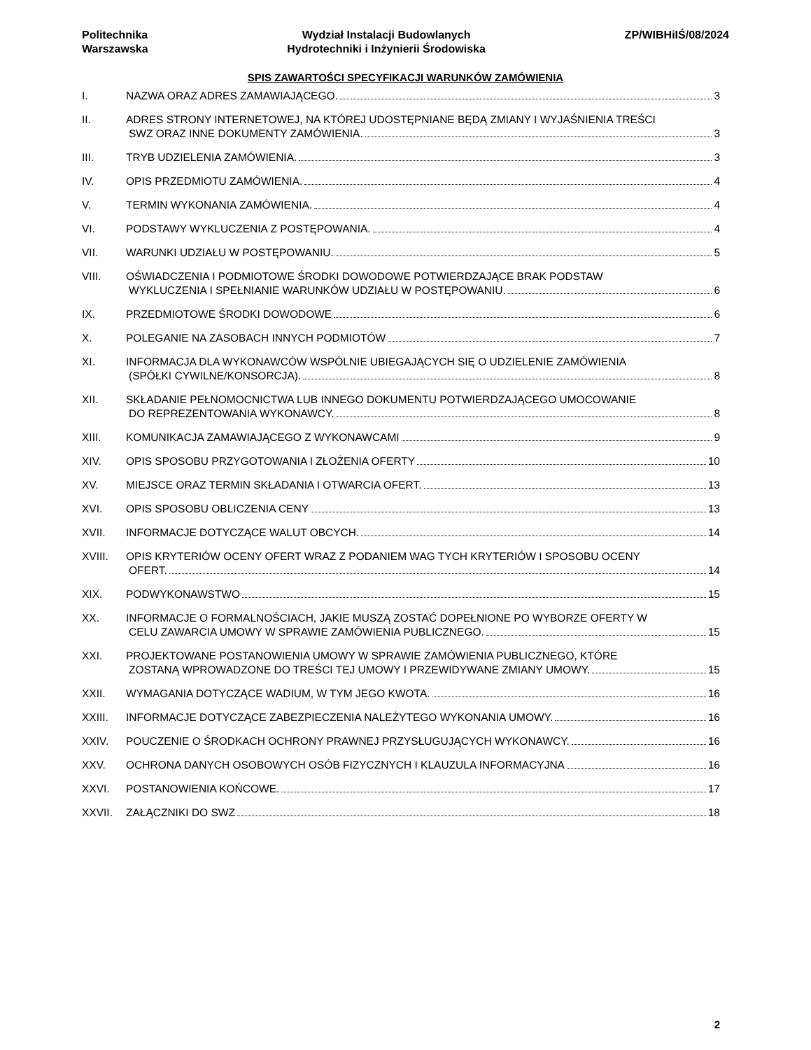Politechnika
Warszawska
Wydział Instalacji Budowlanych
Hydrotechniki i Inżynierii Środowiska
ZP/WIBHiIŚ/08/2024
SPIS ZAWARTOŚCI SPECYFIKACJI WARUNKÓW ZAMÓWIENIA
I. NAZWA ORAZ ADRES ZAMAWIAJĄCEGO. 3
II. ADRES STRONY INTERNETOWEJ, NA KTÓREJ UDOSTĘPNIANE BĘDĄ ZMIANY I WYJAŚNIENIA TREŚCI
SWZ ORAZ INNE DOKUMENTY ZAMÓWIENIA. 3
III. TRYB UDZIELENIA ZAMÓWIENIA. 3
IV. OPIS PRZEDMIOTU ZAMÓWIENIA. 4
V. TERMIN WYKONANIA ZAMÓWIENIA. 4
VI. PODSTAWY WYKLUCZENIA Z POSTĘPOWANIA. 4
VII. WARUNKI UDZIAŁU W POSTĘPOWANIU. 5
VIII. OŚWIADCZENIA I PODMIOTOWE ŚRODKI DOWODOWE POTWIERDZAJĄCE BRAK PODSTAW
WYKLUCZENIA I SPEŁNIANIE WARUNKÓW UDZIAŁU W POSTĘPOWANIU. 6
IX. PRZEDMIOTOWE ŚRODKI DOWODOWE 6
X. POLEGANIE NA ZASOBACH INNYCH PODMIOTÓW 7
XI. INFORMACJA DLA WYKONAWCÓW WSPÓLNIE UBIEGAJĄCYCH SIĘ O UDZIELENIE ZAMÓWIENIA
(SPÓŁKI CYWILNE/KONSORCJA). 8
XII. SKŁADANIE PEŁNOMOCNICTWA LUB INNEGO DOKUMENTU POTWIERDZAJĄCEGO UMOCOWANIE
DO REPREZENTOWANIA WYKONAWCY. 8
XIII. KOMUNIKACJA ZAMAWIAJĄCEGO Z WYKONAWCAMI 9
XIV. OPIS SPOSOBU PRZYGOTOWANIA I ZŁOŻENIA OFERTY 10
XV. MIEJSCE ORAZ TERMIN SKŁADANIA I OTWARCIA OFERT. 13
XVI. OPIS SPOSOBU OBLICZENIA CENY 13
XVII. INFORMACJE DOTYCZĄCE WALUT OBCYCH. 14
XVIII. OPIS KRYTERIÓW OCENY OFERT WRAZ Z PODANIEM WAG TYCH KRYTERIÓW I SPOSOBU OCENY
OFERT. 14
XIX. PODWYKONAWSTWO 15
XX. INFORMACJE O FORMALNOŚCIACH, JAKIE MUSZĄ ZOSTAĆ DOPEŁNIONE PO WYBORZE OFERTY W
CELU ZAWARCIA UMOWY W SPRAWIE ZAMÓWIENIA PUBLICZNEGO. 15
XXI. PROJEKTOWANE POSTANOWIENIA UMOWY W SPRAWIE ZAMÓWIENIA PUBLICZNEGO, KTÓRE
ZOSTANĄ WPROWADZONE DO TREŚCI TEJ UMOWY I PRZEWIDYWANE ZMIANY UMOWY. 15
XXII. WYMAGANIA DOTYCZĄCE WADIUM, W TYM JEGO KWOTA. 16
XXIII. INFORMACJE DOTYCZĄCE ZABEZPIECZENIA NALEŻYTEGO WYKONANIA UMOWY. 16
XXIV. POUCZENIE O ŚRODKACH OCHRONY PRAWNEJ PRZYSŁUGUJĄCYCH WYKONAWCY. 16
XXV. OCHRONA DANYCH OSOBOWYCH OSÓB FIZYCZNYCH I KLAUZULA INFORMACYJNA 16
XXVI. POSTANOWIENIA KOŃCOWE. 17
XXVII. ZAŁĄCZNIKI DO SWZ 18
2